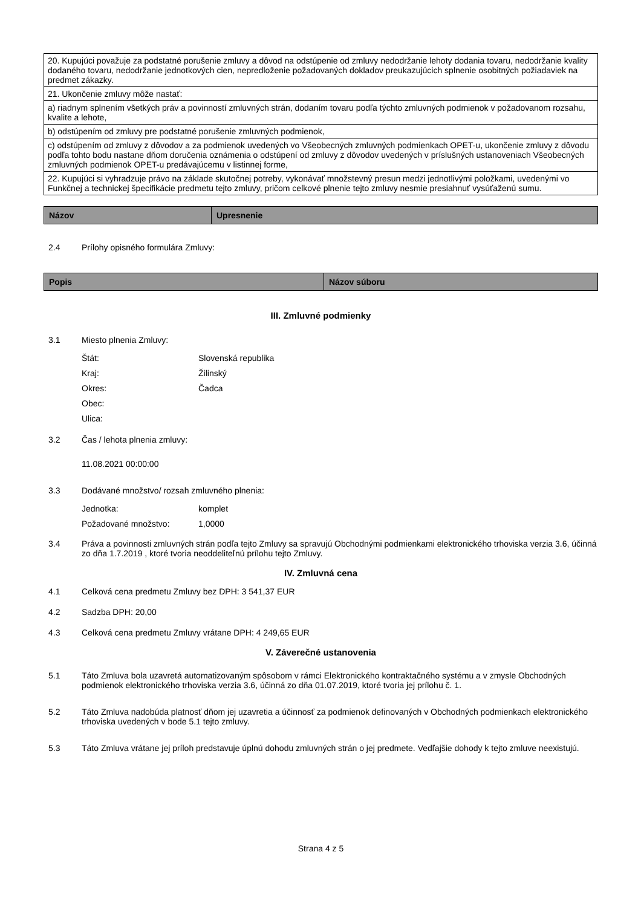| 20. Kupujúci považuje za podstatné porušenie zmluvy a dôvod na odstúpenie od zmluvy nedodržanie lehoty dodania tovaru, nedodržanie kvality dodaného tovaru, nedodržanie jednotkových cien, nepredloženie požadovaných dokladov preukazujúcich splnenie osobitných požiadaviek na predmet zákazky. |
| 21. Ukončenie zmluvy môže nastať: |
| a) riadnym splnením všetkých práv a povinností zmluvných strán, dodaním tovaru podľa týchto zmluvných podmienok v požadovanom rozsahu, kvalite a lehote, |
| b) odstúpením od zmluvy pre podstatné porušenie zmluvných podmienok, |
| c) odstúpením od zmluvy z dôvodov a za podmienok uvedených vo Všeobecných zmluvných podmienkach OPET-u, ukončenie zmluvy z dôvodu podľa tohto bodu nastane dňom doručenia oznámenia o odstúpení od zmluvy z dôvodov uvedených v príslušných ustanoveniach Všeobecných zmluvných podmienok OPET-u predávajúcemu v listinnej forme, |
| 22. Kupujúci si vyhradzuje právo na základe skutočnej potreby, vykonávať množstevný presun medzi jednotlivými položkami, uvedenými vo Funkčnej a technickej špecifikácie predmetu tejto zmluvy, pričom celkové plnenie tejto zmluvy nesmie presiahnuť vysúťaženú sumu. |
| Názov | Upresnenie |
| --- | --- |
2.4 Prílohy opisného formulára Zmluvy:
| Popis | Názov súboru |
| --- | --- |
III. Zmluvné podmienky
3.1 Miesto plnenia Zmluvy:
Štát: Slovenská republika
Kraj: Žilinský
Okres: Čadca
Obec:
Ulica:
3.2 Čas / lehota plnenia zmluvy:
11.08.2021 00:00:00
3.3 Dodávané množstvo/ rozsah zmluvného plnenia:
Jednotka: komplet
Požadované množstvo: 1,0000
3.4 Práva a povinnosti zmluvných strán podľa tejto Zmluvy sa spravujú Obchodnými podmienkami elektronického trhoviska verzia 3.6, účinná zo dňa 1.7.2019 , ktoré tvoria neoddeliteľnú prílohu tejto Zmluvy.
IV. Zmluvná cena
4.1 Celková cena predmetu Zmluvy bez DPH: 3 541,37 EUR
4.2 Sadzba DPH: 20,00
4.3 Celková cena predmetu Zmluvy vrátane DPH: 4 249,65 EUR
V. Záverečné ustanovenia
5.1 Táto Zmluva bola uzavretá automatizovaným spôsobom v rámci Elektronického kontraktačného systému a v zmysle Obchodných podmienok elektronického trhoviska verzia 3.6, účinná zo dňa 01.07.2019, ktoré tvoria jej prílohu č. 1.
5.2 Táto Zmluva nadobúda platnosť dňom jej uzavretia a účinnosť za podmienok definovaných v Obchodných podmienkach elektronického trhoviska uvedených v bode 5.1 tejto zmluvy.
5.3 Táto Zmluva vrátane jej príloh predstavuje úplnú dohodu zmluvných strán o jej predmete. Vedľajšie dohody k tejto zmluve neexistujú.
Strana 4 z 5